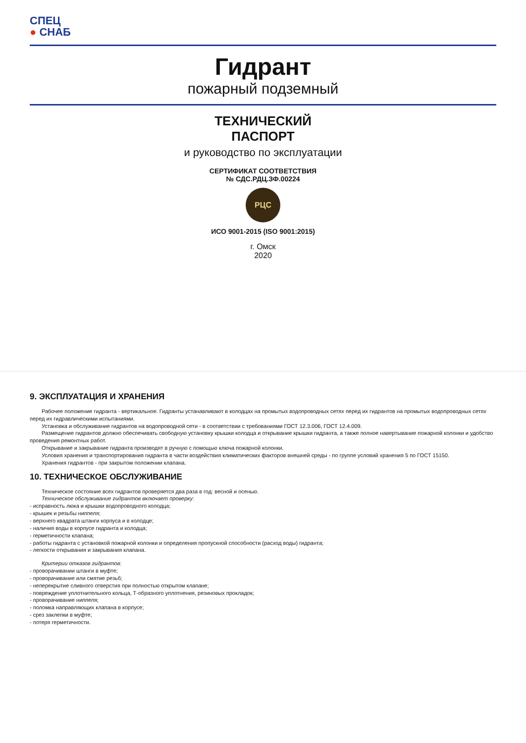СПЕЦ
● СНАБ
Гидрант
пожарный подземный
ТЕХНИЧЕСКИЙ
ПАСПОРТ
и руководство по эксплуатации
СЕРТИФИКАТ СООТВЕТСТВИЯ
№ СДС.РДЦ.ЗФ.00224
РЦС
ИСО 9001-2015 (ISO 9001:2015)
г. Омск
2020
9. ЭКСПЛУАТАЦИЯ И ХРАНЕНИЯ
Рабочее положение гидранта - вертикальное. Гидранты устанавливают в колодцах на промытых водопроводных сетях перед их гидрантов на промытых водопроводных сетях перед их гидравлическими испытаниями.
Установка и обслуживание гидрантов на водопроводной сети - в соответствии с требованиями ГОСТ 12.3.006, ГОСТ 12.4.009.
Размещение гидрантов должно обеспечивать свободную установку крышки колодца и открывание крышки гидранта, а также полное навертывание пожарной колонки и удобство проведения ремонтных работ.
Открывание и закрывание гидранта производят в ручную с помощью ключа пожарной колонки.
Условия хранения и транспортирования гидранта в части воздействия климатических факторов внешней среды - по группе условий хранения 5 по ГОСТ 15150.
Хранения гидрантов - при закрытом положении клапана.
10. ТЕХНИЧЕСКОЕ ОБСЛУЖИВАНИЕ
Техническое состояние всех гидрантов проверяется два раза в год: весной и осенью.
Техническое обслуживание гидрантов включает проверку:
- исправность люка и крышки водопроводного колодца;
- крышек и резьбы ниппеля;
- верхнего квадрата штанги корпуса и в колодце;
- наличия воды в корпусе гидранта и колодца;
- герметичности клапана;
- работы гидранта с установкой пожарной колонки и определения пропускной способности (расход воды) гидранта;
- легкости открывания и закрывания клапана.
Критерии отказов гидрантов:
- проворачивании штанги в муфте;
- проворачивание или смятие резьб;
- неперекрытие сливного отверстия при полностью открытом клапане;
- повреждение уплотнительного кольца, Т-образного уплотнения, резиновых прокладок;
- проворачивание ниппеля;
- поломка направляющих клапана в корпусе;
- срез заклепки в муфте;
- потеря герметичности.